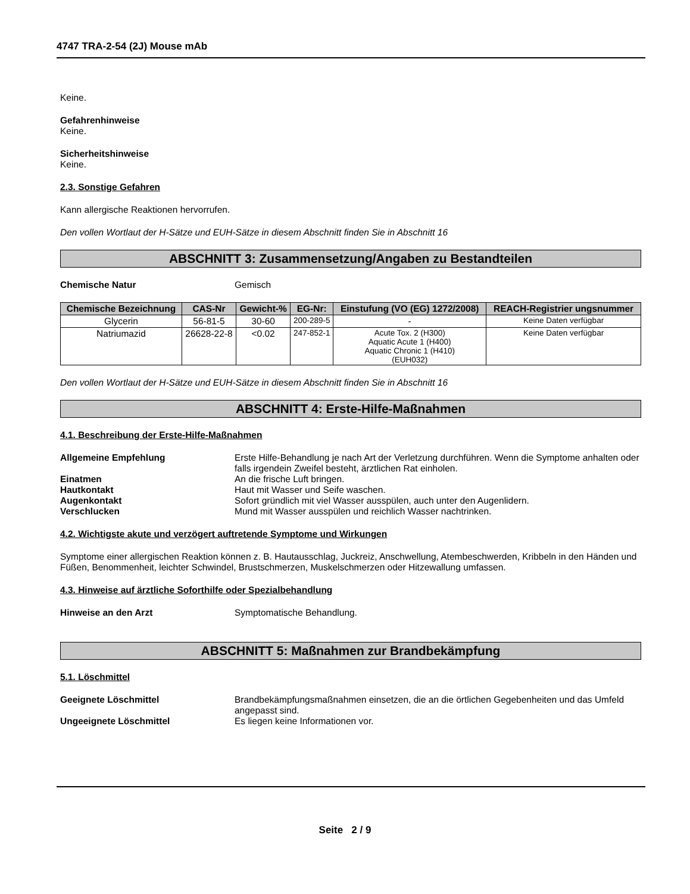4747 TRA-2-54 (2J) Mouse mAb
Keine.
Gefahrenhinweise
Keine.
Sicherheitshinweise
Keine.
2.3. Sonstige Gefahren
Kann allergische Reaktionen hervorrufen.
Den vollen Wortlaut der H-Sätze und EUH-Sätze in diesem Abschnitt finden Sie in Abschnitt 16
ABSCHNITT 3: Zusammensetzung/Angaben zu Bestandteilen
Chemische Natur Gemisch
| Chemische Bezeichnung | CAS-Nr | Gewicht-% | EG-Nr: | Einstufung (VO (EG) 1272/2008) | REACH-Registrier ungsnummer |
| --- | --- | --- | --- | --- | --- |
| Glycerin | 56-81-5 | 30-60 | 200-289-5 | - | Keine Daten verfügbar |
| Natriumazid | 26628-22-8 | <0.02 | 247-852-1 | Acute Tox. 2 (H300) Aquatic Acute 1 (H400) Aquatic Chronic 1 (H410) (EUH032) | Keine Daten verfügbar |
Den vollen Wortlaut der H-Sätze und EUH-Sätze in diesem Abschnitt finden Sie in Abschnitt 16
ABSCHNITT 4: Erste-Hilfe-Maßnahmen
4.1. Beschreibung der Erste-Hilfe-Maßnahmen
Allgemeine Empfehlung Erste Hilfe-Behandlung je nach Art der Verletzung durchführen. Wenn die Symptome anhalten oder falls irgendein Zweifel besteht, ärztlichen Rat einholen.
Einatmen An die frische Luft bringen.
Hautkontakt Haut mit Wasser und Seife waschen.
Augenkontakt Sofort gründlich mit viel Wasser ausspülen, auch unter den Augenlidern.
Verschlucken Mund mit Wasser ausspülen und reichlich Wasser nachtrinken.
4.2. Wichtigste akute und verzögert auftretende Symptome und Wirkungen
Symptome einer allergischen Reaktion können z. B. Hautausschlag, Juckreiz, Anschwellung, Atembeschwerden, Kribbeln in den Händen und Füßen, Benommenheit, leichter Schwindel, Brustschmerzen, Muskelschmerzen oder Hitzewallung umfassen.
4.3. Hinweise auf ärztliche Soforthilfe oder Spezialbehandlung
Hinweise an den Arzt Symptomatische Behandlung.
ABSCHNITT 5: Maßnahmen zur Brandbekämpfung
5.1. Löschmittel
Geeignete Löschmittel Brandbekämpfungsmaßnahmen einsetzen, die an die örtlichen Gegebenheiten und das Umfeld angepasst sind.
Ungeeignete Löschmittel Es liegen keine Informationen vor.
Seite 2 / 9